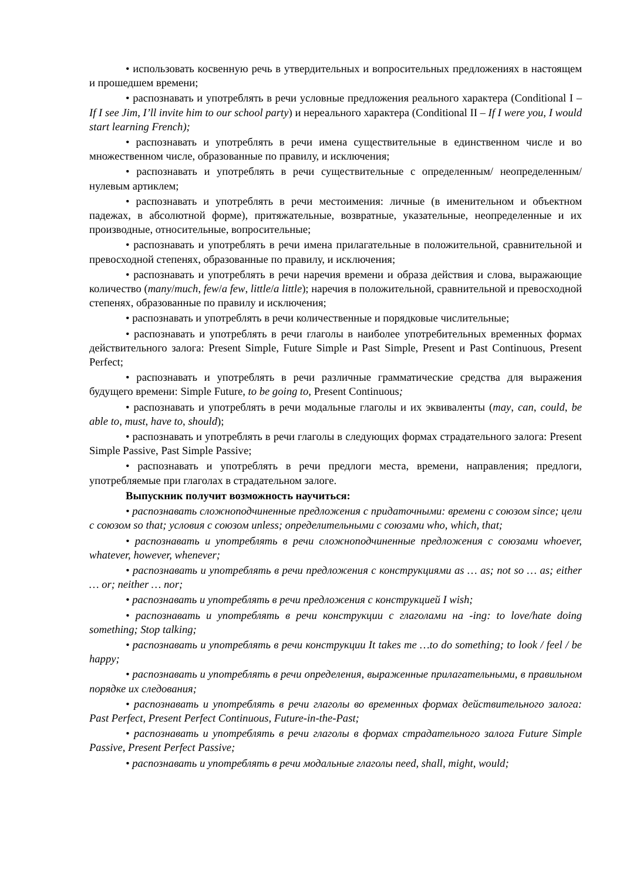• использовать косвенную речь в утвердительных и вопросительных предложениях в настоящем и прошедшем времени;
• распознавать и употреблять в речи условные предложения реального характера (Conditional I – If I see Jim, I’ll invite him to our school party) и нереального характера (Conditional II – If I were you, I would start learning French);
• распознавать и употреблять в речи имена существительные в единственном числе и во множественном числе, образованные по правилу, и исключения;
• распознавать и употреблять в речи существительные с определенным/ неопределенным/нулевым артиклем;
• распознавать и употреблять в речи местоимения: личные (в именительном и объектном падежах, в абсолютной форме), притяжательные, возвратные, указательные, неопределенные и их производные, относительные, вопросительные;
• распознавать и употреблять в речи имена прилагательные в положительной, сравнительной и превосходной степенях, образованные по правилу, и исключения;
• распознавать и употреблять в речи наречия времени и образа действия и слова, выражающие количество (many/much, few/a few, little/a little); наречия в положительной, сравнительной и превосходной степенях, образованные по правилу и исключения;
• распознавать и употреблять в речи количественные и порядковые числительные;
• распознавать и употреблять в речи глаголы в наиболее употребительных временных формах действительного залога: Present Simple, Future Simple и Past Simple, Present и Past Continuous, Present Perfect;
• распознавать и употреблять в речи различные грамматические средства для выражения будущего времени: Simple Future, to be going to, Present Continuous;
• распознавать и употреблять в речи модальные глаголы и их эквиваленты (may, can, could, be able to, must, have to, should);
• распознавать и употреблять в речи глаголы в следующих формах страдательного залога: Present Simple Passive, Past Simple Passive;
• распознавать и употреблять в речи предлоги места, времени, направления; предлоги, употребляемые при глаголах в страдательном залоге.
Выпускник получит возможность научиться:
• распознавать сложноподчиненные предложения с придаточными: времени с союзом since; цели с союзом so that; условия с союзом unless; определительными с союзами who, which, that;
• распознавать и употреблять в речи сложноподчиненные предложения с союзами whoever, whatever, however, whenever;
• распознавать и употреблять в речи предложения с конструкциями as … as; not so … as; either … or; neither … nor;
• распознавать и употреблять в речи предложения с конструкцией I wish;
• распознавать и употреблять в речи конструкции с глаголами на -ing: to love/hate doing something; Stop talking;
• распознавать и употреблять в речи конструкции It takes me …to do something; to look / feel / be happy;
• распознавать и употреблять в речи определения, выраженные прилагательными, в правильном порядке их следования;
• распознавать и употреблять в речи глаголы во временных формах действительного залога: Past Perfect, Present Perfect Continuous, Future-in-the-Past;
• распознавать и употреблять в речи глаголы в формах страдательного залога Future Simple Passive, Present Perfect Passive;
• распознавать и употреблять в речи модальные глаголы need, shall, might, would;